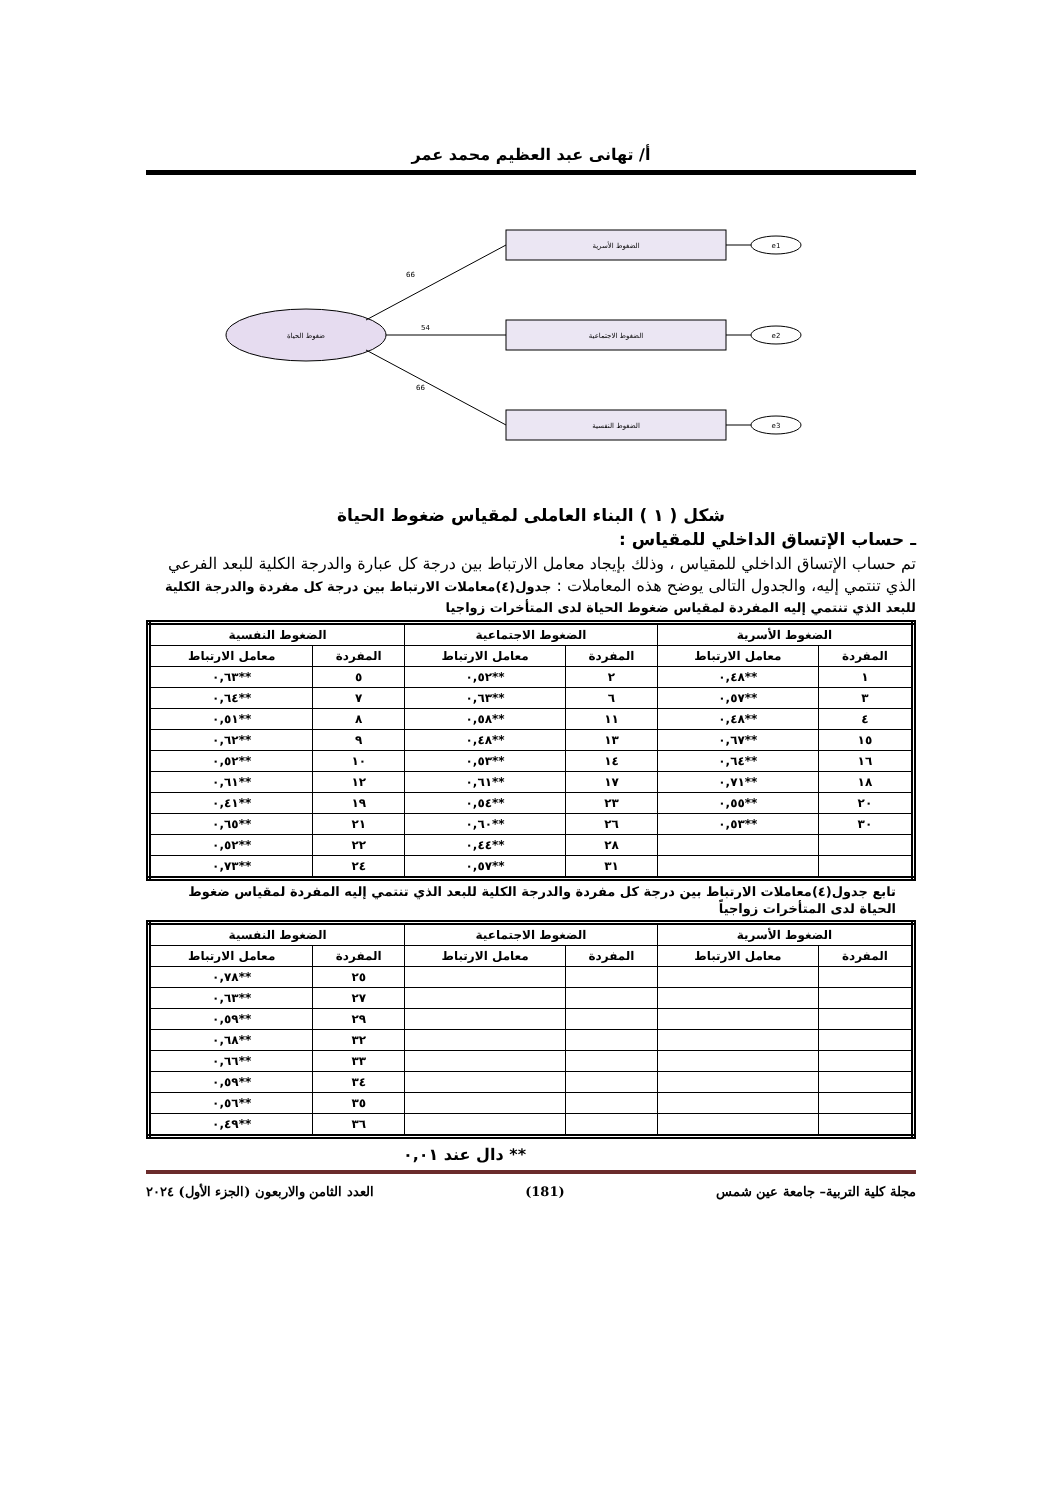أ/ تهانى عبد العظيم محمد عمر
ضغوط الحياة
الضغوط الأسرية
الضغوط الاجتماعية
الضغوط النفسية
66
54
66
e1
e2
e3
شكل ( ١ ) البناء العاملى لمقياس ضغوط الحياة
ـ حساب الإتساق الداخلي للمقياس :
تم حساب الإتساق الداخلي للمقياس ، وذلك بإيجاد معامل الارتباط بين درجة كل عبارة والدرجة الكلية للبعد الفرعي الذي تنتمي إليه، والجدول التالى يوضح هذه المعاملات : جدول(٤)معاملات الارتباط بين درجة كل مفردة والدرجة الكلية للبعد الذي تنتمي إليه المفردة لمقياس ضغوط الحياة لدى المتأخرات زواجيا
| الضغوط الأسرية | | الضغوط الاجتماعية | | الضغوط النفسية | |
| --- | --- | --- | --- | --- | --- |
| المفردة | معامل الارتباط | المفردة | معامل الارتباط | المفردة | معامل الارتباط |
| ١ | **٠,٤٨ | ٢ | **٠,٥٢ | ٥ | **٠,٦٣ |
| ٣ | **٠,٥٧ | ٦ | **٠,٦٣ | ٧ | **٠,٦٤ |
| ٤ | **٠,٤٨ | ١١ | **٠,٥٨ | ٨ | **٠,٥١ |
| ١٥ | **٠,٦٧ | ١٣ | **٠,٤٨ | ٩ | **٠,٦٢ |
| ١٦ | **٠,٦٤ | ١٤ | **٠,٥٣ | ١٠ | **٠,٥٢ |
| ١٨ | **٠,٧١ | ١٧ | **٠,٦١ | ١٢ | **٠,٦١ |
| ٢٠ | **٠,٥٥ | ٢٣ | **٠,٥٤ | ١٩ | **٠,٤١ |
| ٣٠ | **٠,٥٣ | ٢٦ | **٠,٦٠ | ٢١ | **٠,٦٥ |
| | | ٢٨ | **٠,٤٤ | ٢٢ | **٠,٥٢ |
| | | ٣١ | **٠,٥٧ | ٢٤ | **٠,٧٣ |
تابع جدول(٤)معاملات الارتباط بين درجة كل مفردة والدرجة الكلية للبعد الذي تنتمي إليه المفردة لمقياس ضغوط الحياة لدى المتأخرات زواجياً
| الضغوط الأسرية | | الضغوط الاجتماعية | | الضغوط النفسية | |
| --- | --- | --- | --- | --- | --- |
| المفردة | معامل الارتباط | المفردة | معامل الارتباط | المفردة | معامل الارتباط |
| | | | | ٢٥ | **٠,٧٨ |
| | | | | ٢٧ | **٠,٦٣ |
| | | | | ٢٩ | **٠,٥٩ |
| | | | | ٣٢ | **٠,٦٨ |
| | | | | ٣٣ | **٠,٦٦ |
| | | | | ٣٤ | **٠,٥٩ |
| | | | | ٣٥ | **٠,٥٦ |
| | | | | ٣٦ | **٠,٤٩ |
** دال عند ٠,٠١
مجلة كلية التربية– جامعة عين شمس (181) العدد الثامن والاربعون (الجزء الأول) ٢٠٢٤